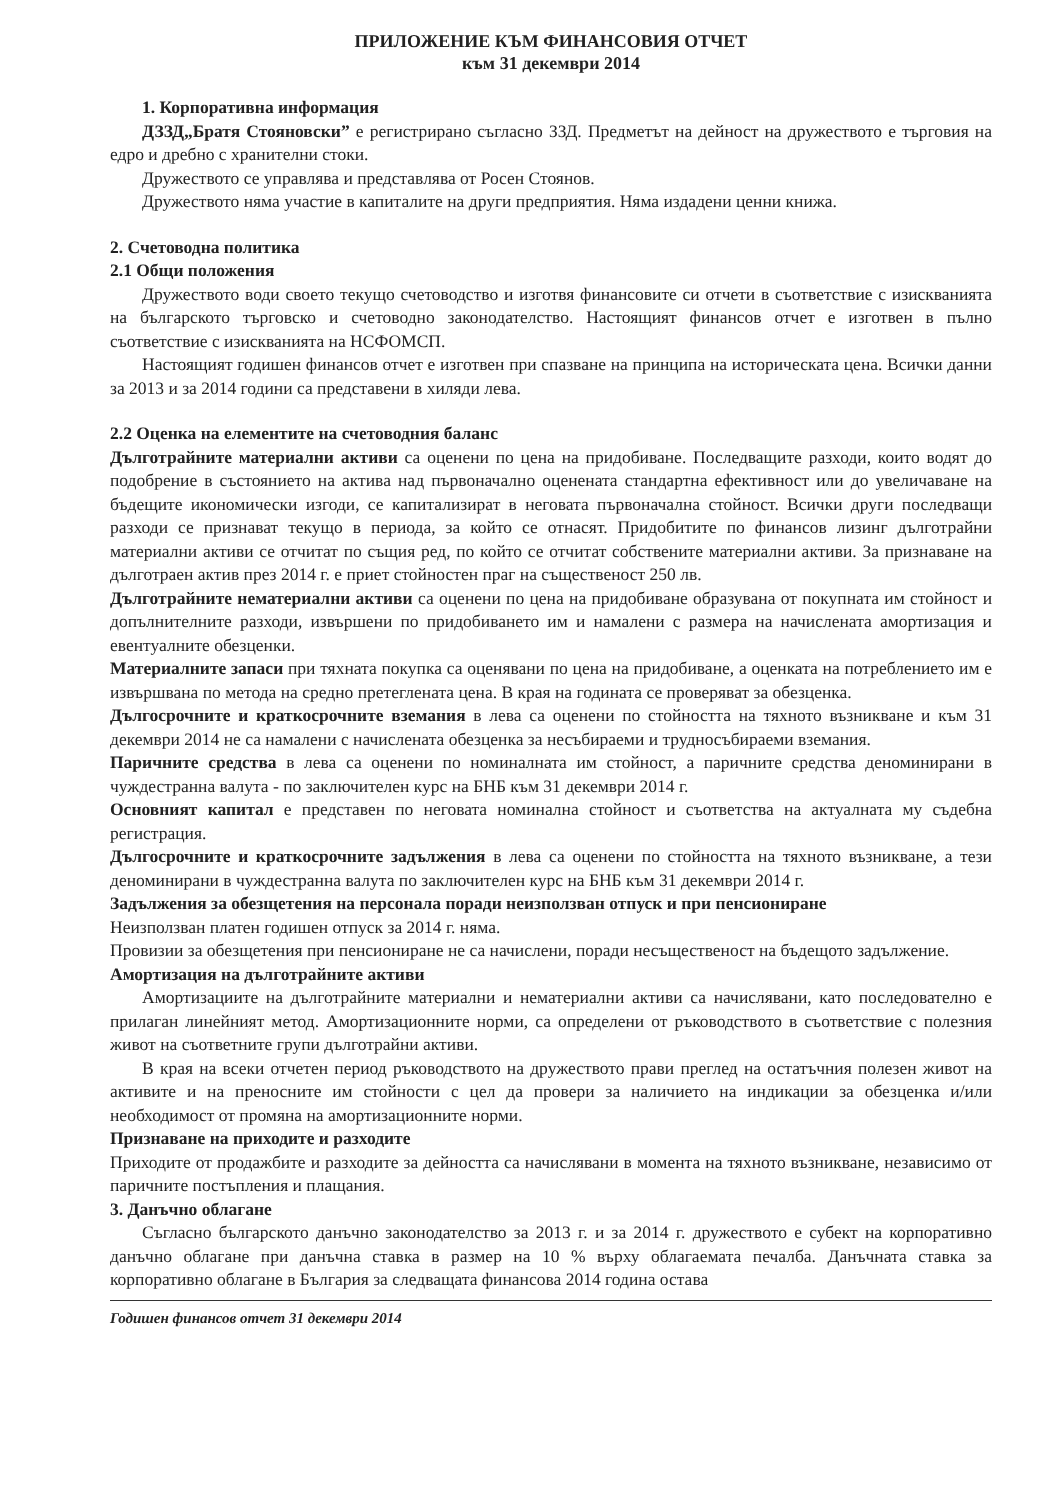ПРИЛОЖЕНИЕ КЪМ ФИНАНСОВИЯ ОТЧЕТ
към 31 декември 2014
1. Корпоративна информация
ДЗЗД„Братя Стояновски” е регистрирано съгласно ЗЗД. Предметът на дейност на дружеството е търговия на едро и дребно с хранителни стоки.
Дружеството се управлява и представлява от Росен Стоянов.
Дружеството няма участие в капиталите на други предприятия. Няма издадени ценни книжа.
2. Счетоводна политика
2.1 Общи положения
Дружеството води своето текущо счетоводство и изготвя финансовите си отчети в съответствие с изискванията на българското търговско и счетоводно законодателство. Настоящият финансов отчет е изготвен в пълно съответствие с изискванията на НСФОМСП.
Настоящият годишен финансов отчет е изготвен при спазване на принципа на историческата цена. Всички данни за 2013 и за 2014 години са представени в хиляди лева.
2.2 Оценка на елементите на счетоводния баланс
Дълготрайните материални активи са оценени по цена на придобиване. Последващите разходи, които водят до подобрение в състоянието на актива над първоначално оценената стандартна ефективност или до увеличаване на бъдещите икономически изгоди, се капитализират в неговата първоначална стойност. Всички други последващи разходи се признават текущо в периода, за който се отнасят. Придобитите по финансов лизинг дълготрайни материални активи се отчитат по същия ред, по който се отчитат собствените материални активи. За признаване на дълготраен актив през 2014 г. е приет стойностен праг на същественост 250 лв.
Дълготрайните нематериални активи са оценени по цена на придобиване образувана от покупната им стойност и допълнителните разходи, извършени по придобиването им и намалени с размера на начислената амортизация и евентуалните обезценки.
Материалните запаси при тяхната покупка са оценявани по цена на придобиване, а оценката на потреблението им е извършвана по метода на средно претеглената цена. В края на годината се проверяват за обезценка.
Дългосрочните и краткосрочните вземания в лева са оценени по стойността на тяхното възникване и към 31 декември 2014 не са намалени с начислената обезценка за несъбираеми и трудносъбираеми вземания.
Паричните средства в лева са оценени по номиналната им стойност, а паричните средства деноминирани в чуждестранна валута - по заключителен курс на БНБ към 31 декември 2014 г.
Основният капитал е представен по неговата номинална стойност и съответства на актуалната му съдебна регистрация.
Дългосрочните и краткосрочните задължения в лева са оценени по стойността на тяхното възникване, а тези деноминирани в чуждестранна валута по заключителен курс на БНБ към 31 декември 2014 г.
Задължения за обезщетения на персонала поради неизползван отпуск и при пенсиониране
Неизползван платен годишен отпуск за 2014 г. няма.
Провизии за обезщетения при пенсиониране не са начислени, поради несъщественост на бъдещото задължение.
Амортизация на дълготрайните активи
Амортизациите на дълготрайните материални и нематериални активи са начислявани, като последователно е прилаган линейният метод. Амортизационните норми, са определени от ръководството в съответствие с полезния живот на съответните групи дълготрайни активи.
В края на всеки отчетен период ръководството на дружеството прави преглед на остатъчния полезен живот на активите и на преносните им стойности с цел да провери за наличието на индикации за обезценка и/или необходимост от промяна на амортизационните норми.
Признаване на приходите и разходите
Приходите от продажбите и разходите за дейността са начислявани в момента на тяхното възникване, независимо от паричните постъпления и плащания.
3. Данъчно облагане
Съгласно българското данъчно законодателство за 2013 г. и за 2014 г. дружеството е субект на корпоративно данъчно облагане при данъчна ставка в размер на 10 % върху облагаемата печалба. Данъчната ставка за корпоративно облагане в България за следващата финансова 2014 година остава
Годишен финансов отчет 31 декември 2014